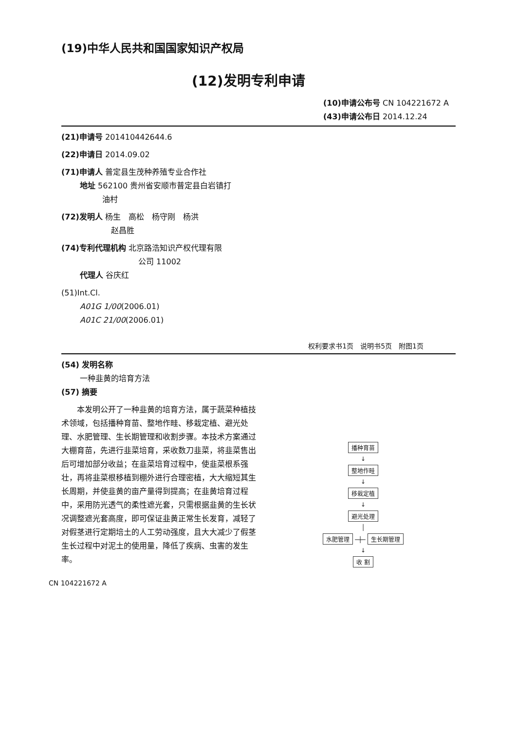(19)中华人民共和国国家知识产权局
(12)发明专利申请
(10)申请公布号 CN 104221672 A
(43)申请公布日 2014.12.24
(21)申请号 201410442644.6
(22)申请日 2014.09.02
(71)申请人 普定县生茂种养殖专业合作社
地址 562100 贵州省安顺市普定县白岩镇打
油村
(72)发明人 杨生　高松　杨守刚　杨洪
赵昌胜
(74)专利代理机构 北京路浩知识产权代理有限
公司 11002
代理人 谷庆红
(51)Int.Cl.
A01G 1/00(2006.01)
A01C 21/00(2006.01)
权利要求书1页　说明书5页　附图1页
(54) 发明名称
一种韭黄的培育方法
(57) 摘要
　　本发明公开了一种韭黄的培育方法，属于蔬菜种植技术领域，包括播种育苗、整地作畦、移栽定植、避光处理、水肥管理、生长期管理和收割步骤。本技术方案通过大棚育苗，先进行韭菜培育，采收数刀韭菜，将韭菜售出后可增加部分收益；在韭菜培育过程中，使韭菜根系强壮，再将韭菜根移植到棚外进行合理密植，大大缩短其生长周期，并使韭黄的亩产量得到提高；在韭黄培育过程中，采用防光透气的柔性遮光套，只需根据韭黄的生长状况调整遮光套高度，即可保证韭黄正常生长发育，减轻了对假茎进行定期培土的人工劳动强度，且大大减少了假茎生长过程中对泥土的使用量，降低了疾病、虫害的发生率。
播种育苗
↓
整地作畦
↓
移栽定植
↓
避光处理
│
水肥管理 ─┼─ 生长期管理
↓
收 割
CN 104221672 A